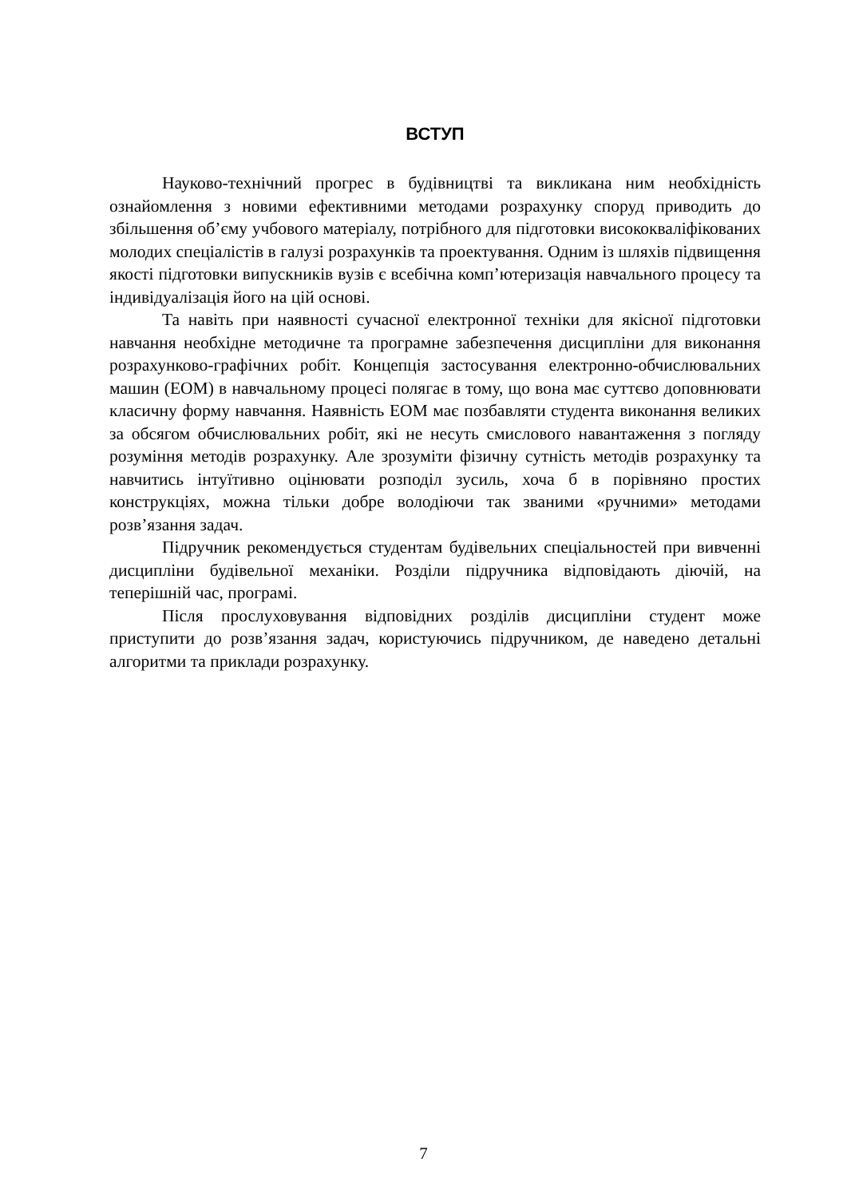ВСТУП
Науково-технічний прогрес в будівництві та викликана ним необхідність ознайомлення з новими ефективними методами розрахунку споруд приводить до збільшення об’єму учбового матеріалу, потрібного для підготовки висококваліфікованих молодих спеціалістів в галузі розрахунків та проектування. Одним із шляхів підвищення якості підготовки випускників вузів є всебічна комп’ютеризація навчального процесу та індивідуалізація його на цій основі.
Та навіть при наявності сучасної електронної техніки для якісної підготовки навчання необхідне методичне та програмне забезпечення дисципліни для виконання розрахунково-графічних робіт. Концепція застосування електронно-обчислювальних машин (ЕОМ) в навчальному процесі полягає в тому, що вона має суттєво доповнювати класичну форму навчання. Наявність ЕОМ має позбавляти студента виконання великих за обсягом обчислювальних робіт, які не несуть смислового навантаження з погляду розуміння методів розрахунку. Але зрозуміти фізичну сутність методів розрахунку та навчитись інтуїтивно оцінювати розподіл зусиль, хоча б в порівняно простих конструкціях, можна тільки добре володіючи так званими «ручними» методами розв’язання задач.
Підручник рекомендується студентам будівельних спеціальностей при вивченні дисципліни будівельної механіки. Розділи підручника відповідають діючій, на теперішній час, програмі.
Після прослуховування відповідних розділів дисципліни студент може приступити до розв’язання задач, користуючись підручником, де наведено детальні алгоритми та приклади розрахунку.
7